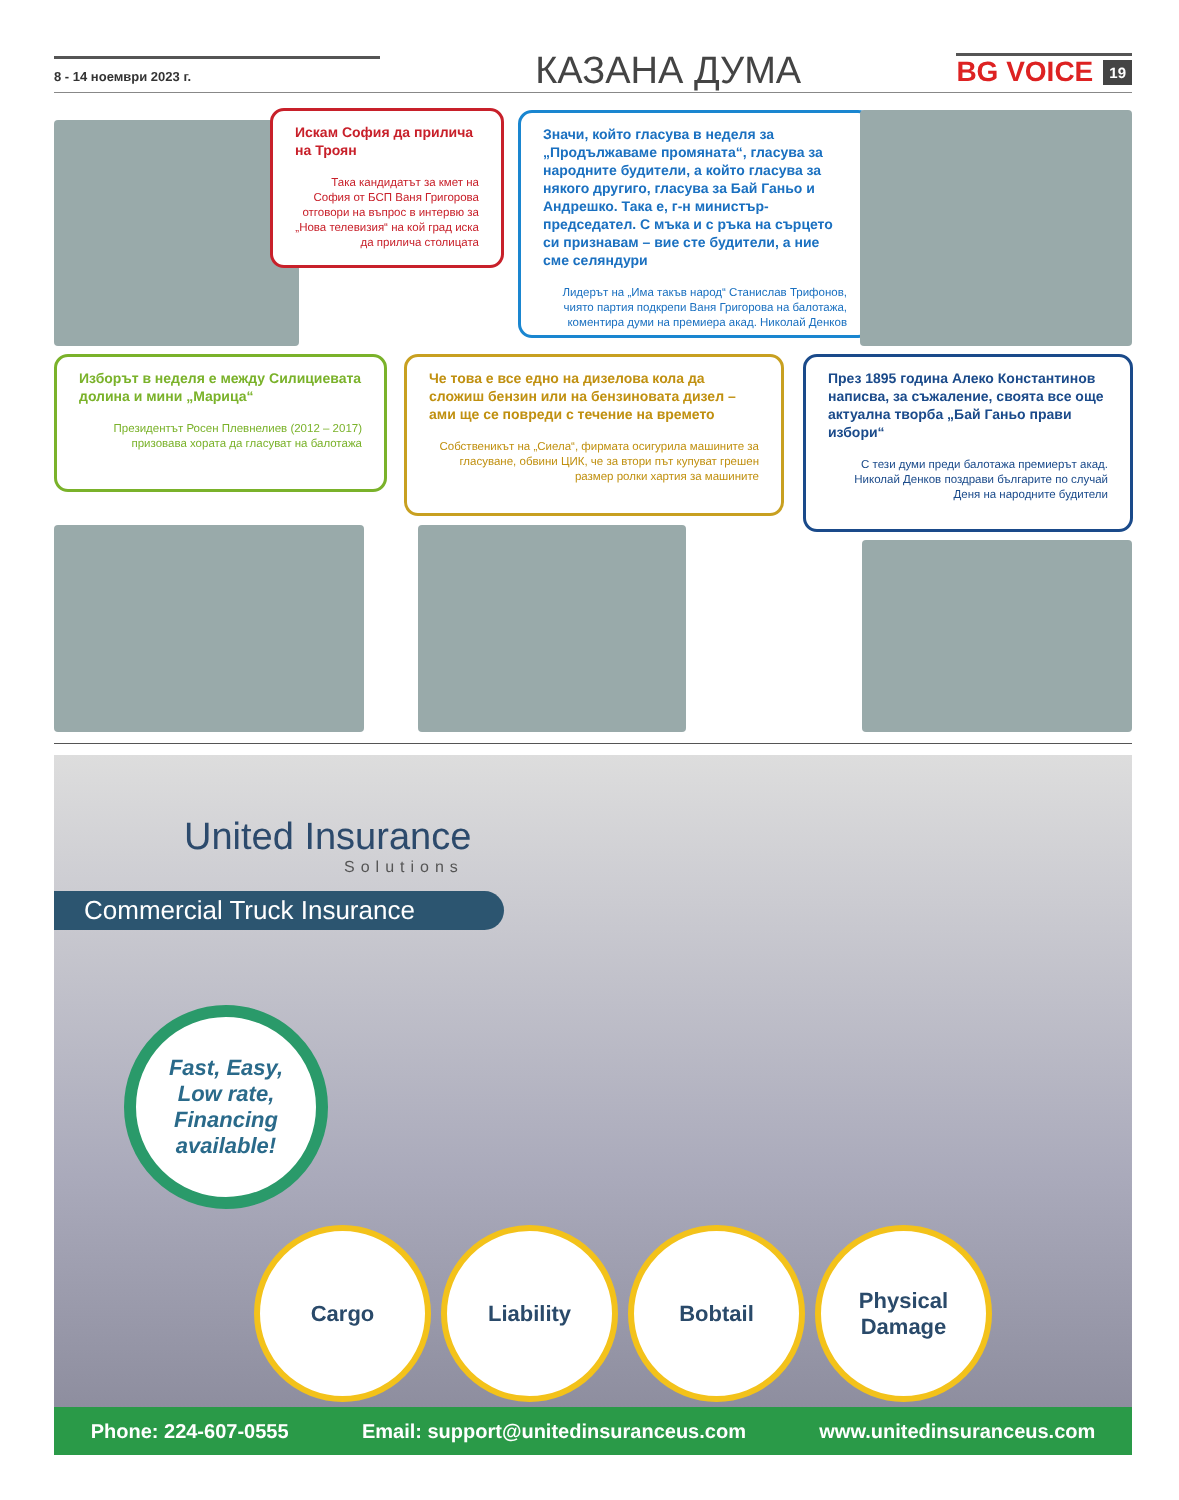8 - 14 ноември 2023 г.
КАЗАНА ДУМА
BG VOICE 19
Искам София да прилича на Троян
Така кандидатът за кмет на София от БСП Ваня Григорова отговори на въпрос в интервю за „Нова телевизия“ на кой град иска да прилича столицата
Значи, който гласува в неделя за „Продължаваме промяната“, гласува за народните будители, а който гласува за някого другиго, гласува за Бай Ганьо и Андрешко. Така е, г-н министър-председател. С мъка и с ръка на сърцето си признавам – вие сте будители, а ние сме селяндури
Лидерът на „Има такъв народ“ Станислав Трифонов, чиято партия подкрепи Ваня Григорова на балотажа, коментира думи на премиера акад. Николай Денков
Изборът в неделя е между Силициевата долина и мини „Марица“
Президентът Росен Плевнелиев (2012 – 2017) призовава хората да гласуват на балотажа
Че това е все едно на дизелова кола да сложиш бензин или на бензиновата дизел – ами ще се повреди с течение на времето
Собственикът на „Сиела“, фирмата осигурила машините за гласуване, обвини ЦИК, че за втори път купуват грешен размер ролки хартия за машините
През 1895 година Алеко Константинов написва, за съжаление, своята все още актуална творба „Бай Ганьо прави избори“
С тези думи преди балотажа премиерът акад. Николай Денков поздрави българите по случай Деня на народните будители
United Insurance
Solutions
Commercial Truck Insurance
Fast, Easy,
Low rate,
Financing
available!
Cargo Liability Bobtail Physical
Damage
Phone: 224-607-0555 Email: support@unitedinsuranceus.com www.unitedinsuranceus.com